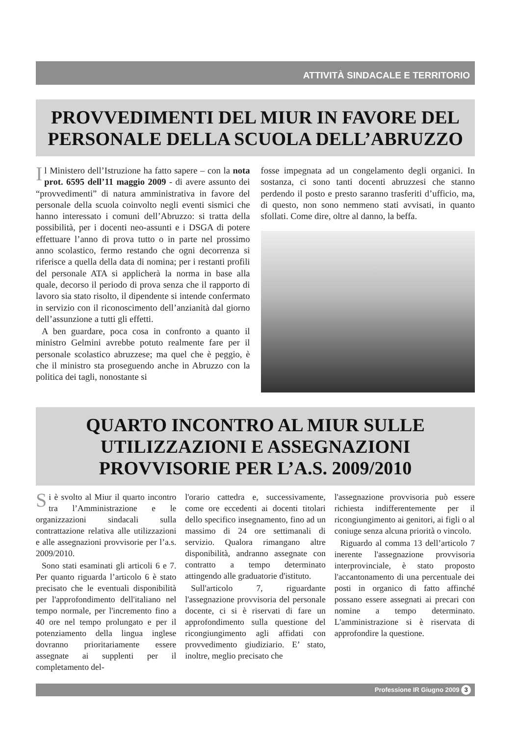ATTIVITÀ SINDACALE E TERRITORIO
PROVVEDIMENTI DEL MIUR IN FAVORE DEL PERSONALE DELLA SCUOLA DELL’ABRUZZO
Il Ministero dell’Istruzione ha fatto sapere – con la nota prot. 6595 dell’11 maggio 2009 - di avere assunto dei “provvedimenti” di natura amministrativa in favore del personale della scuola coinvolto negli eventi sismici che hanno interessato i comuni dell’Abruzzo: si tratta della possibilità, per i docenti neo-assunti e i DSGA di potere effettuare l’anno di prova tutto o in parte nel prossimo anno scolastico, fermo restando che ogni decorrenza si riferisce a quella della data di nomina; per i restanti profili del personale ATA si applicherà la norma in base alla quale, decorso il periodo di prova senza che il rapporto di lavoro sia stato risolto, il dipendente si intende confermato in servizio con il riconoscimento dell’anzianità dal giorno dell’assunzione a tutti gli effetti.
A ben guardare, poca cosa in confronto a quanto il ministro Gelmini avrebbe potuto realmente fare per il personale scolastico abruzzese; ma quel che è peggio, è che il ministro sta proseguendo anche in Abruzzo con la politica dei tagli, nonostante si
fosse impegnata ad un congelamento degli organici. In sostanza, ci sono tanti docenti abruzzesi che stanno perdendo il posto e presto saranno trasferiti d’ufficio, ma, di questo, non sono nemmeno stati avvisati, in quanto sfollati. Come dire, oltre al danno, la beffa.
QUARTO INCONTRO AL MIUR SULLE UTILIZZAZIONI E ASSEGNAZIONI PROVVISORIE PER L’A.S. 2009/2010
Si è svolto al Miur il quarto incontro tra l’Amministrazione e le organizzazioni sindacali sulla contrattazione relativa alle utilizzazioni e alle assegnazioni provvisorie per l’a.s. 2009/2010.
Sono stati esaminati gli articoli 6 e 7. Per quanto riguarda l’articolo 6 è stato precisato che le eventuali disponibilità per l'approfondimento dell'italiano nel tempo normale, per l'incremento fino a 40 ore nel tempo prolungato e per il potenziamento della lingua inglese dovranno prioritariamente essere assegnate ai supplenti per il completamento del-
l'orario cattedra e, successivamente, come ore eccedenti ai docenti titolari dello specifico insegnamento, fino ad un massimo di 24 ore settimanali di servizio. Qualora rimangano altre disponibilità, andranno assegnate con contratto a tempo determinato attingendo alle graduatorie d'istituto.
Sull'articolo 7, riguardante l'assegnazione provvisoria del personale docente, ci si è riservati di fare un approfondimento sulla questione del ricongiungimento agli affidati con provvedimento giudiziario. E’ stato, inoltre, meglio precisato che
l'assegnazione provvisoria può essere richiesta indifferentemente per il ricongiungimento ai genitori, ai figli o al coniuge senza alcuna priorità o vincolo.
Riguardo al comma 13 dell’articolo 7 inerente l'assegnazione provvisoria interprovinciale, è stato proposto l'accantonamento di una percentuale dei posti in organico di fatto affinché possano essere assegnati ai precari con nomine a tempo determinato. L'amministrazione si è riservata di approfondire la questione.
Professione IR Giugno 2009 3